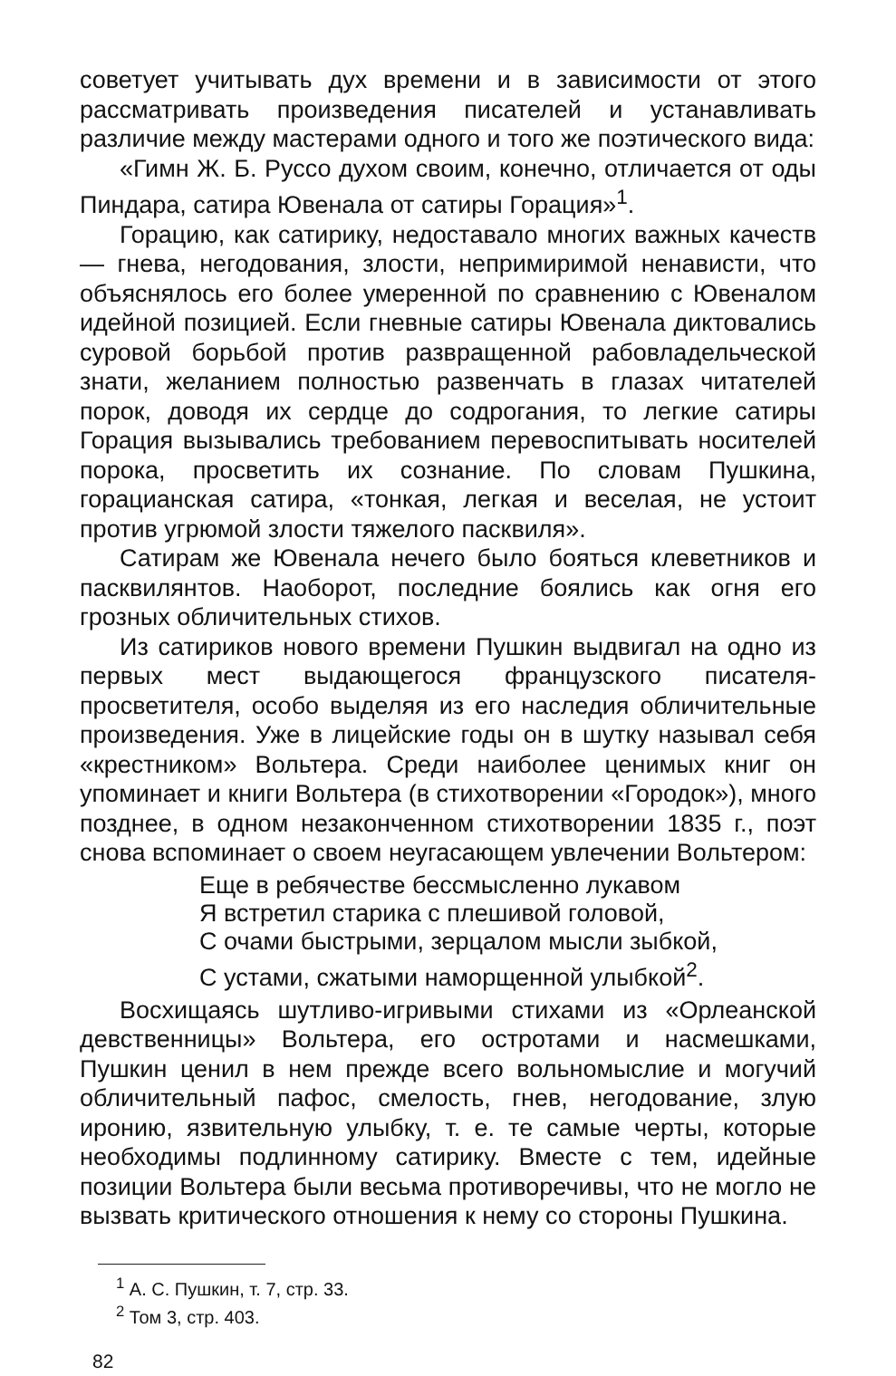советует учитывать дух времени и в зависимости от этого рассматривать произведения писателей и устанавливать различие между мастерами одного и того же поэтического вида:
«Гимн Ж. Б. Руссо духом своим, конечно, отличается от оды Пиндара, сатира Ювенала от сатиры Горация»<sup>1</sup>.
Горацию, как сатирику, недоставало многих важных качеств — гнева, негодования, злости, непримиримой ненависти, что объяснялось его более умеренной по сравнению с Ювеналом идейной позицией. Если гневные сатиры Ювенала диктовались суровой борьбой против развращенной рабовладельческой знати, желанием полностью развенчать в глазах читателей порок, доводя их сердце до содрогания, то легкие сатиры Горация вызывались требованием перевоспитывать носителей порока, просветить их сознание. По словам Пушкина, горацианская сатира, «тонкая, легкая и веселая, не устоит против угрюмой злости тяжелого пасквиля».
Сатирам же Ювенала нечего было бояться клеветников и пасквилянтов. Наоборот, последние боялись как огня его грозных обличительных стихов.
Из сатириков нового времени Пушкин выдвигал на одно из первых мест выдающегося французского писателя-просветителя, особо выделяя из его наследия обличительные произведения. Уже в лицейские годы он в шутку называл себя «крестником» Вольтера. Среди наиболее ценимых книг он упоминает и книги Вольтера (в стихотворении «Городок»), много позднее, в одном незаконченном стихотворении 1835 г., поэт снова вспоминает о своем неугасающем увлечении Вольтером:
Еще в ребячестве бессмысленно лукавом
Я встретил старика с плешивой головой,
С очами быстрыми, зерцалом мысли зыбкой,
С устами, сжатыми наморщенной улыбкой<sup>2</sup>.
Восхищаясь шутливо-игривыми стихами из «Орлеанской девственницы» Вольтера, его остротами и насмешками, Пушкин ценил в нем прежде всего вольномыслие и могучий обличительный пафос, смелость, гнев, негодование, злую иронию, язвительную улыбку, т. е. те самые черты, которые необходимы подлинному сатирику. Вместе с тем, идейные позиции Вольтера были весьма противоречивы, что не могло не вызвать критического отношения к нему со стороны Пушкина.
<sup>1</sup> А. С. Пушкин, т. 7, стр. 33.
<sup>2</sup> Том 3, стр. 403.
82